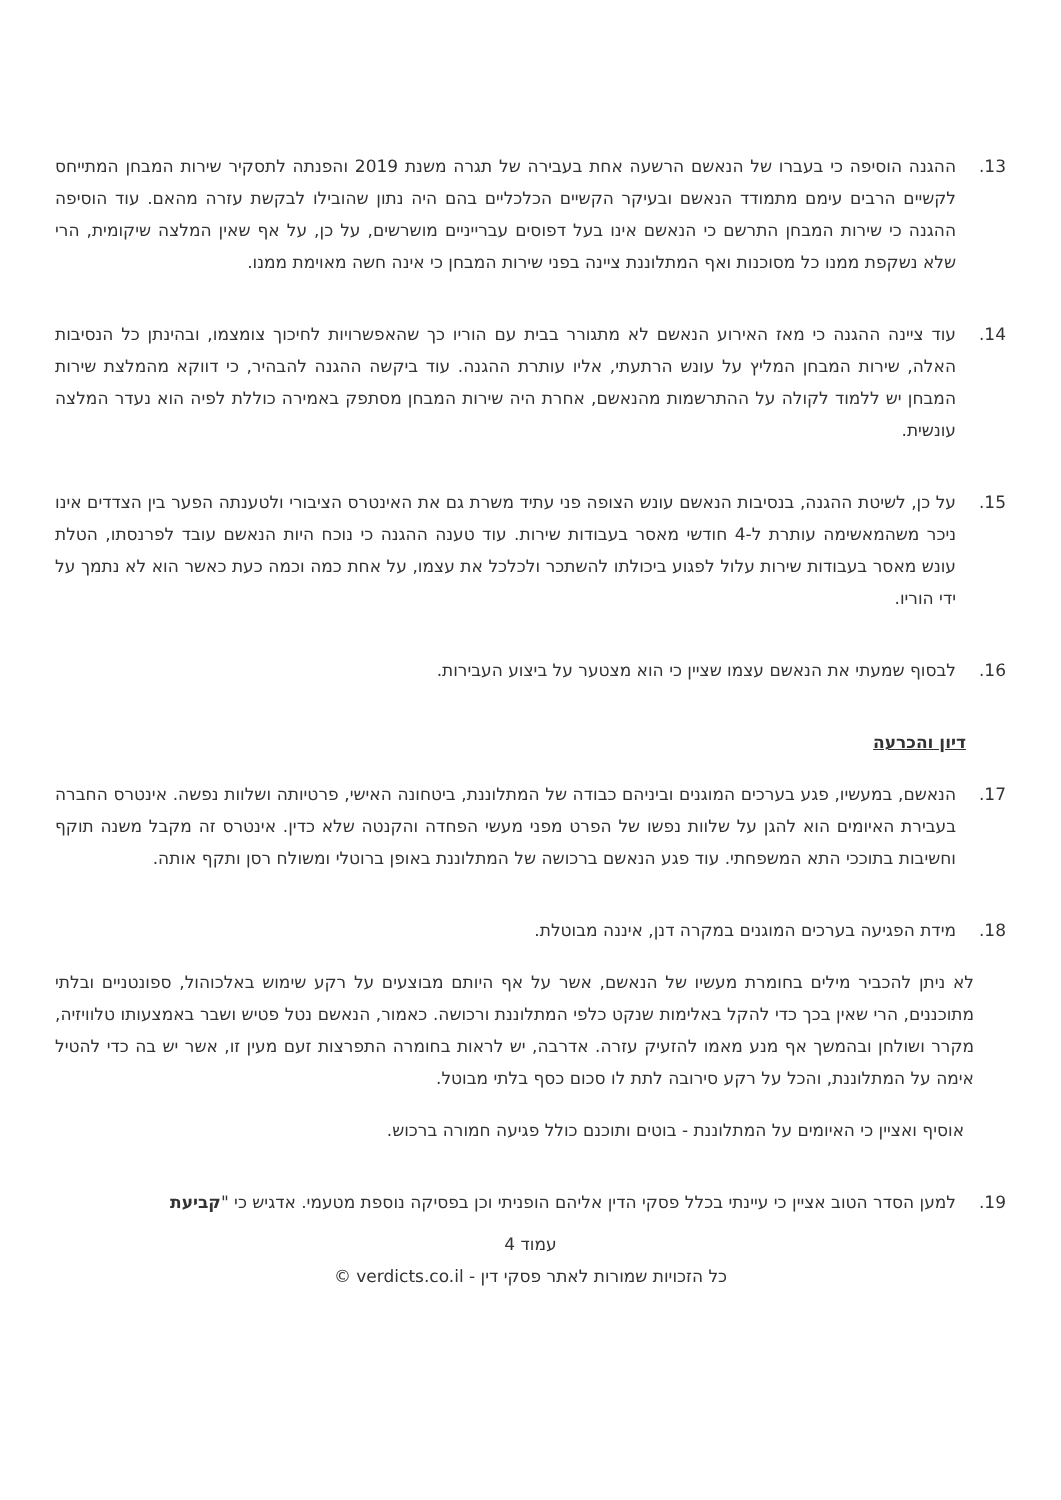13. ההגנה הוסיפה כי בעברו של הנאשם הרשעה אחת בעבירה של תגרה משנת 2019 והפנתה לתסקיר שירות המבחן המתייחס לקשיים הרבים עימם מתמודד הנאשם ובעיקר הקשיים הכלכליים בהם היה נתון שהובילו לבקשת עזרה מהאם. עוד הוסיפה ההגנה כי שירות המבחן התרשם כי הנאשם אינו בעל דפוסים עברייניים מושרשים, על כן, על אף שאין המלצה שיקומית, הרי שלא נשקפת ממנו כל מסוכנות ואף המתלוננת ציינה בפני שירות המבחן כי אינה חשה מאוימת ממנו.
14. עוד ציינה ההגנה כי מאז האירוע הנאשם לא מתגורר בבית עם הוריו כך שהאפשרויות לחיכוך צומצמו, ובהינתן כל הנסיבות האלה, שירות המבחן המליץ על עונש הרתעתי, אליו עותרת ההגנה. עוד ביקשה ההגנה להבהיר, כי דווקא מהמלצת שירות המבחן יש ללמוד לקולה על ההתרשמות מהנאשם, אחרת היה שירות המבחן מסתפק באמירה כוללת לפיה הוא נעדר המלצה עונשית.
15. על כן, לשיטת ההגנה, בנסיבות הנאשם עונש הצופה פני עתיד משרת גם את האינטרס הציבורי ולטענתה הפער בין הצדדים אינו ניכר משהמאשימה עותרת ל-4 חודשי מאסר בעבודות שירות. עוד טענה ההגנה כי נוכח היות הנאשם עובד לפרנסתו, הטלת עונש מאסר בעבודות שירות עלול לפגוע ביכולתו להשתכר ולכלכל את עצמו, על אחת כמה וכמה כעת כאשר הוא לא נתמך על ידי הוריו.
16. לבסוף שמעתי את הנאשם עצמו שציין כי הוא מצטער על ביצוע העבירות.
דיון והכרעה
17. הנאשם, במעשיו, פגע בערכים המוגנים וביניהם כבודה של המתלוננת, ביטחונה האישי, פרטיותה ושלוות נפשה. אינטרס החברה בעבירת האיומים הוא להגן על שלוות נפשו של הפרט מפני מעשי הפחדה והקנטה שלא כדין. אינטרס זה מקבל משנה תוקף וחשיבות בתוככי התא המשפחתי. עוד פגע הנאשם ברכושה של המתלוננת באופן ברוטלי ומשולח רסן ותקף אותה.
18. מידת הפגיעה בערכים המוגנים במקרה דנן, איננה מבוטלת.
לא ניתן להכביר מילים בחומרת מעשיו של הנאשם, אשר על אף היותם מבוצעים על רקע שימוש באלכוהול, ספונטניים ובלתי מתוכננים, הרי שאין בכך כדי להקל באלימות שנקט כלפי המתלוננת ורכושה. כאמור, הנאשם נטל פטיש ושבר באמצעותו טלוויזיה, מקרר ושולחן ובהמשך אף מנע מאמו להזעיק עזרה. אדרבה, יש לראות בחומרה התפרצות זעם מעין זו, אשר יש בה כדי להטיל אימה על המתלוננת, והכל על רקע סירובה לתת לו סכום כסף בלתי מבוטל.
אוסיף ואציין כי האיומים על המתלוננת - בוטים ותוכנם כולל פגיעה חמורה ברכוש.
19. למען הסדר הטוב אציין כי עיינתי בכלל פסקי הדין אליהם הופניתי וכן בפסיקה נוספת מטעמי. אדגיש כי "קביעת
עמוד 4
כל הזכויות שמורות לאתר פסקי דין - verdicts.co.il ©